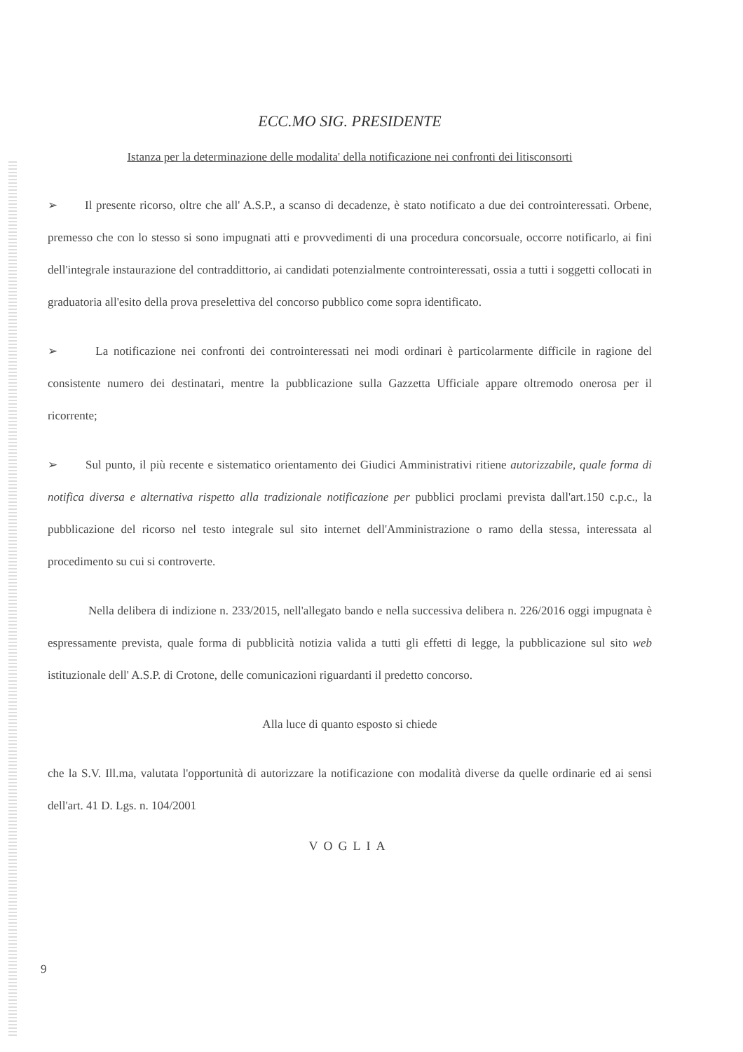ECC.MO SIG. PRESIDENTE
Istanza per la determinazione delle modalita' della notificazione nei confronti dei litisconsorti
➢ Il presente ricorso, oltre che all' A.S.P., a scanso di decadenze, è stato notificato a due dei controinteressati. Orbene, premesso che con lo stesso si sono impugnati atti e provvedimenti di una procedura concorsuale, occorre notificarlo, ai fini dell'integrale instaurazione del contraddittorio, ai candidati potenzialmente controinteressati, ossia a tutti i soggetti collocati in graduatoria all'esito della prova preselettiva del concorso pubblico come sopra identificato.
➢ La notificazione nei confronti dei controinteressati nei modi ordinari è particolarmente difficile in ragione del consistente numero dei destinatari, mentre la pubblicazione sulla Gazzetta Ufficiale appare oltremodo onerosa per il ricorrente;
➢ Sul punto, il più recente e sistematico orientamento dei Giudici Amministrativi ritiene autorizzabile, quale forma di notifica diversa e alternativa rispetto alla tradizionale notificazione per pubblici proclami prevista dall'art.150 c.p.c., la pubblicazione del ricorso nel testo integrale sul sito internet dell'Amministrazione o ramo della stessa, interessata al procedimento su cui si controverte.
Nella delibera di indizione n. 233/2015, nell'allegato bando e nella successiva delibera n. 226/2016 oggi impugnata è espressamente prevista, quale forma di pubblicità notizia valida a tutti gli effetti di legge, la pubblicazione sul sito web istituzionale dell' A.S.P. di Crotone, delle comunicazioni riguardanti il predetto concorso.
Alla luce di quanto esposto si chiede
che la S.V. Ill.ma, valutata l'opportunità di autorizzare la notificazione con modalità diverse da quelle ordinarie ed ai sensi dell'art. 41 D. Lgs. n. 104/2001
VOGLIA
9